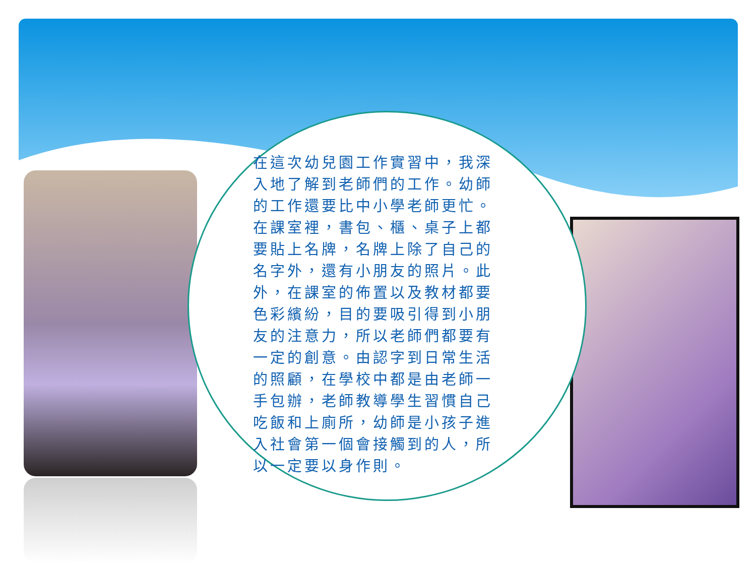在這次幼兒園工作實習中，我深入地了解到老師們的工作。幼師的工作還要比中小學老師更忙。在課室裡，書包、櫃、桌子上都要貼上名牌，名牌上除了自己的名字外，還有小朋友的照片。此外，在課室的佈置以及教材都要色彩繽紛，目的要吸引得到小朋友的注意力，所以老師們都要有一定的創意。由認字到日常生活的照顧，在學校中都是由老師一手包辦，老師教導學生習慣自己吃飯和上廁所，幼師是小孩子進入社會第一個會接觸到的人，所以一定要以身作則。